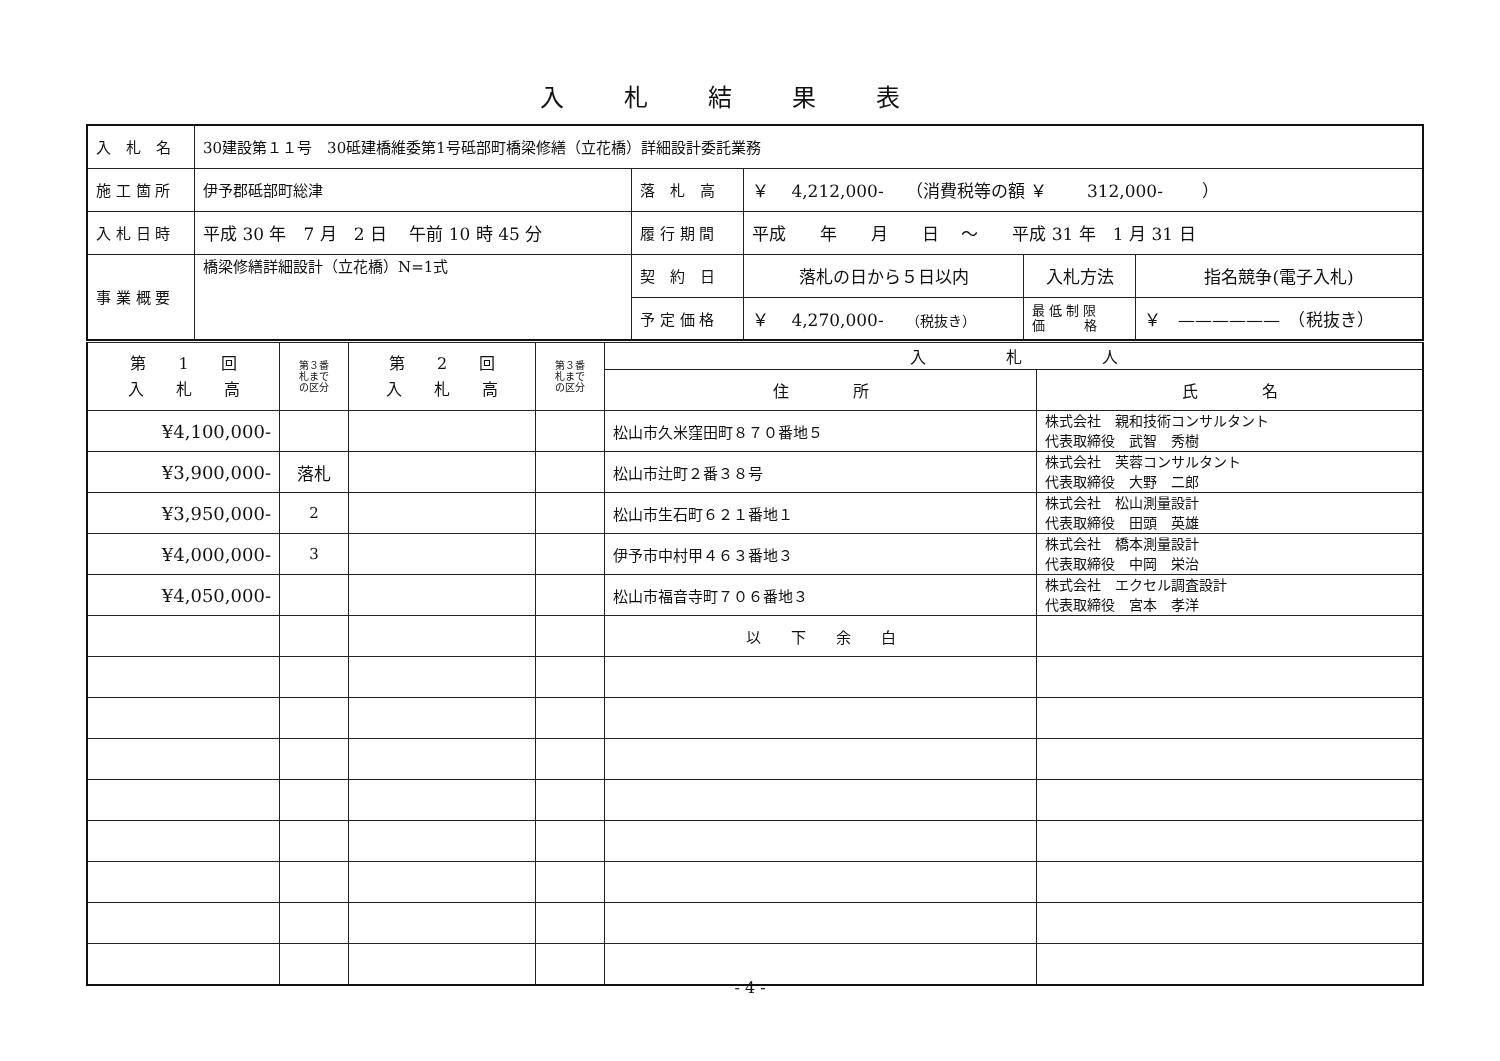入札結果表
| 入 札 名 | 30建設第１１号 30砥建橋維委第1号砥部町橋梁修繕（立花橋）詳細設計委託業務 | | | | |
| 施 工 箇 所 | 伊予郡砥部町総津 | 落 札 高 | ￥ 4,212,000- （消費税等の額 ￥ 312,000- ） | | |
| 入 札 日 時 | 平成 30 年 7 月 2 日 午前 10 時 45 分 | 履 行 期 間 | 平成 年 月 日 ～ 平成 31 年 1 月 31 日 | | |
| 事 業 概 要 | 橋梁修繕詳細設計（立花橋）N=1式 | 契 約 日 | 落札の日から５日以内 | 入札方法 | 指名競争(電子入札) |
| | | 予 定 価 格 | ￥ 4,270,000- （税抜き） | 最 低 制 限 価 格 | ￥ —————— （税抜き） |
| 第 1 回 入 札 高 | 第３番 札まで の区分 | 第 2 回 入 札 高 | 第３番 札まで の区分 | 入 札 人 | |
| | | | | 住 所 | 氏 名 |
| ¥4,100,000- | | | | 松山市久米窪田町８７０番地５ | 株式会社 親和技術コンサルタント 代表取締役 武智 秀樹 |
| ¥3,900,000- | 落札 | | | 松山市辻町２番３８号 | 株式会社 芙蓉コンサルタント 代表取締役 大野 二郎 |
| ¥3,950,000- | 2 | | | 松山市生石町６２１番地１ | 株式会社 松山測量設計 代表取締役 田頭 英雄 |
| ¥4,000,000- | 3 | | | 伊予市中村甲４６３番地３ | 株式会社 橋本測量設計 代表取締役 中岡 栄治 |
| ¥4,050,000- | | | | 松山市福音寺町７０６番地３ | 株式会社 エクセル調査設計 代表取締役 宮本 孝洋 |
| | | | | 以 下 余 白 | |
- 4 -